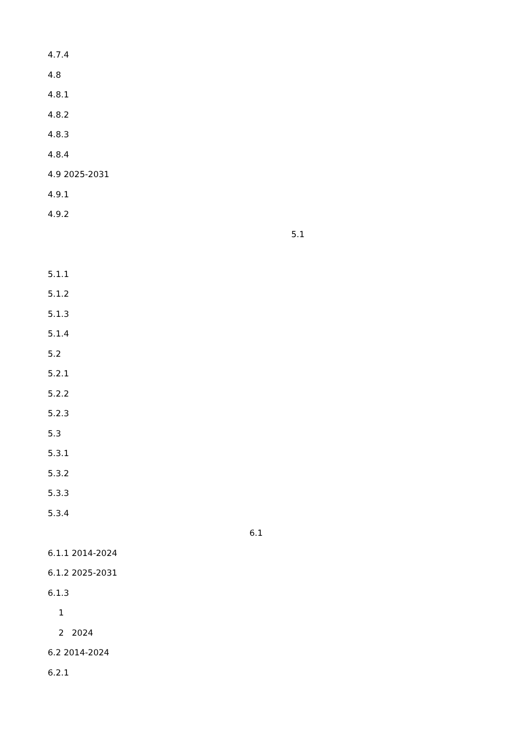4.7.4
4.8
4.8.1
4.8.2
4.8.3
4.8.4
4.9 2025-2031
4.9.1
4.9.2
5.1
5.1.1
5.1.2
5.1.3
5.1.4
5.2
5.2.1
5.2.2
5.2.3
5.3
5.3.1
5.3.2
5.3.3
5.3.4
6.1
6.1.1 2014-2024
6.1.2 2025-2031
6.1.3
1
2 2024
6.2 2014-2024
6.2.1